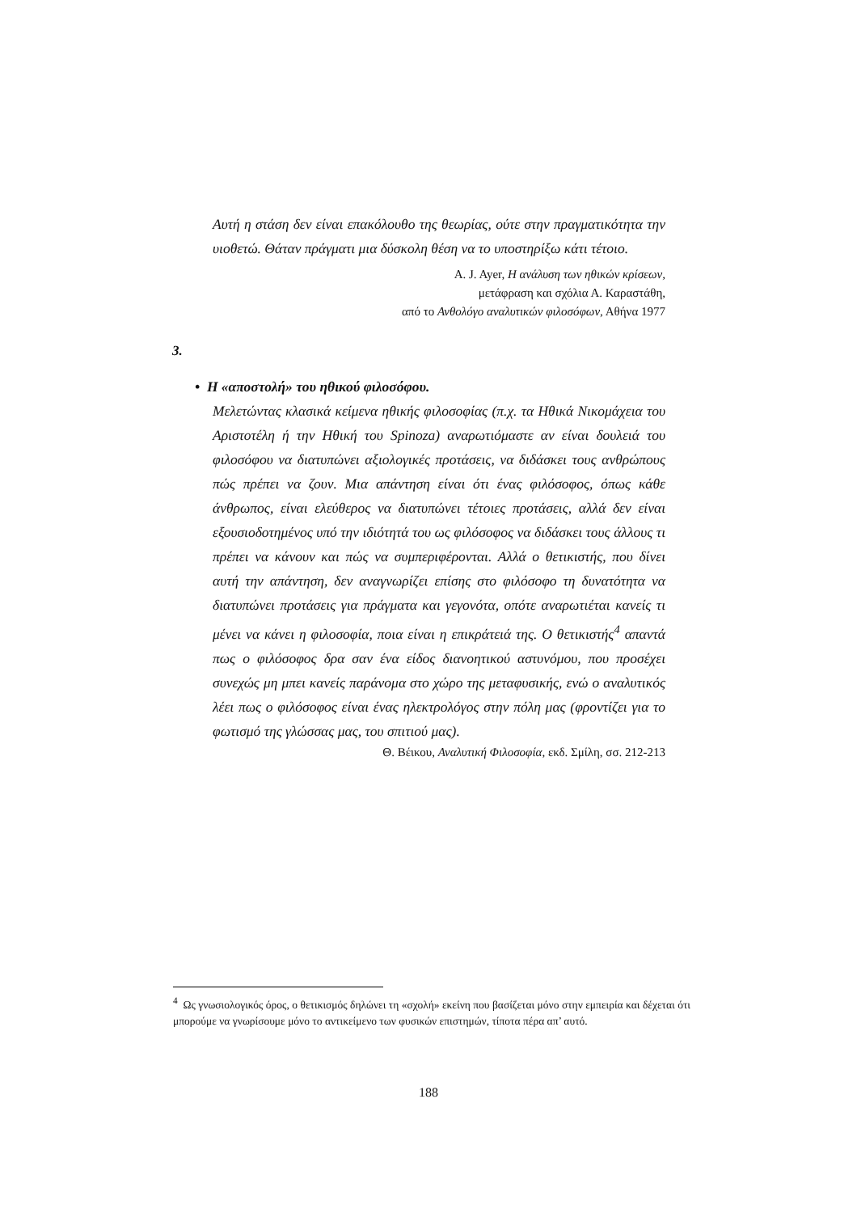Αυτή η στάση δεν είναι επακόλουθο της θεωρίας, ούτε στην πραγματικότητα την υιοθετώ. Θάταν πράγματι μια δύσκολη θέση να το υποστηρίξω κάτι τέτοιο.
A. J. Ayer, Η ανάλυση των ηθικών κρίσεων,
μετάφραση και σχόλια Α. Καραστάθη,
από το Ανθολόγο αναλυτικών φιλοσόφων, Αθήνα 1977
3.
• Η «αποστολή» του ηθικού φιλοσόφου.
Μελετώντας κλασικά κείμενα ηθικής φιλοσοφίας (π.χ. τα Ηθικά Νικομάχεια του Αριστοτέλη ή την Ηθική του Spinoza) αναρωτιόμαστε αν είναι δουλειά του φιλοσόφου να διατυπώνει αξιολογικές προτάσεις, να διδάσκει τους ανθρώπους πώς πρέπει να ζουν. Μια απάντηση είναι ότι ένας φιλόσοφος, όπως κάθε άνθρωπος, είναι ελεύθερος να διατυπώνει τέτοιες προτάσεις, αλλά δεν είναι εξουσιοδοτημένος υπό την ιδιότητά του ως φιλόσοφος να διδάσκει τους άλλους τι πρέπει να κάνουν και πώς να συμπεριφέρονται. Αλλά ο θετικιστής, που δίνει αυτή την απάντηση, δεν αναγνωρίζει επίσης στο φιλόσοφο τη δυνατότητα να διατυπώνει προτάσεις για πράγματα και γεγονότα, οπότε αναρωτιέται κανείς τι μένει να κάνει η φιλοσοφία, ποια είναι η επικράτειά της. Ο θετικιστής<sup>4</sup> απαντά πως ο φιλόσοφος δρα σαν ένα είδος διανοητικού αστυνόμου, που προσέχει συνεχώς μη μπει κανείς παράνομα στο χώρο της μεταφυσικής, ενώ ο αναλυτικός λέει πως ο φιλόσοφος είναι ένας ηλεκτρολόγος στην πόλη μας (φροντίζει για το φωτισμό της γλώσσας μας, του σπιτιού μας).
Θ. Βέικου, Αναλυτική Φιλοσοφία, εκδ. Σμίλη, σσ. 212-213
<sup>4</sup> Ως γνωσιολογικός όρος, ο θετικισμός δηλώνει τη «σχολή» εκείνη που βασίζεται μόνο στην εμπειρία και δέχεται ότι μπορούμε να γνωρίσουμε μόνο το αντικείμενο των φυσικών επιστημών, τίποτα πέρα απ’ αυτό.
188